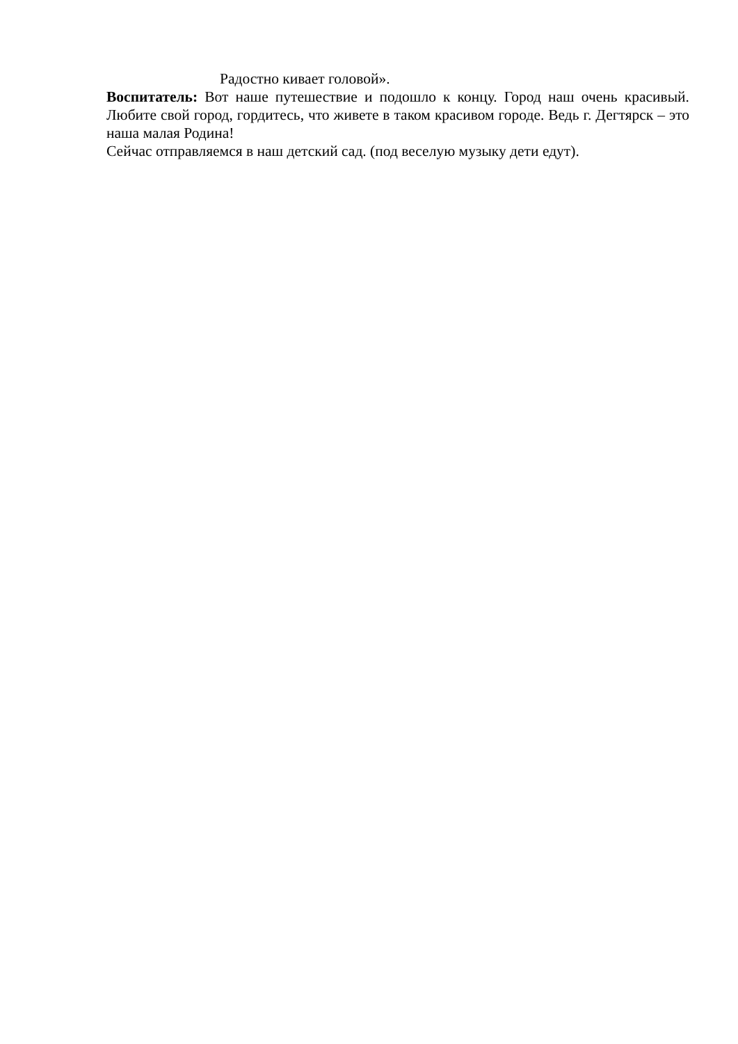Радостно кивает головой».
Воспитатель: Вот наше путешествие и подошло к концу. Город наш очень красивый. Любите свой город, гордитесь, что живете в таком красивом городе. Ведь г. Дегтярск – это наша малая Родина!
Сейчас отправляемся в наш детский сад. (под веселую музыку дети едут).